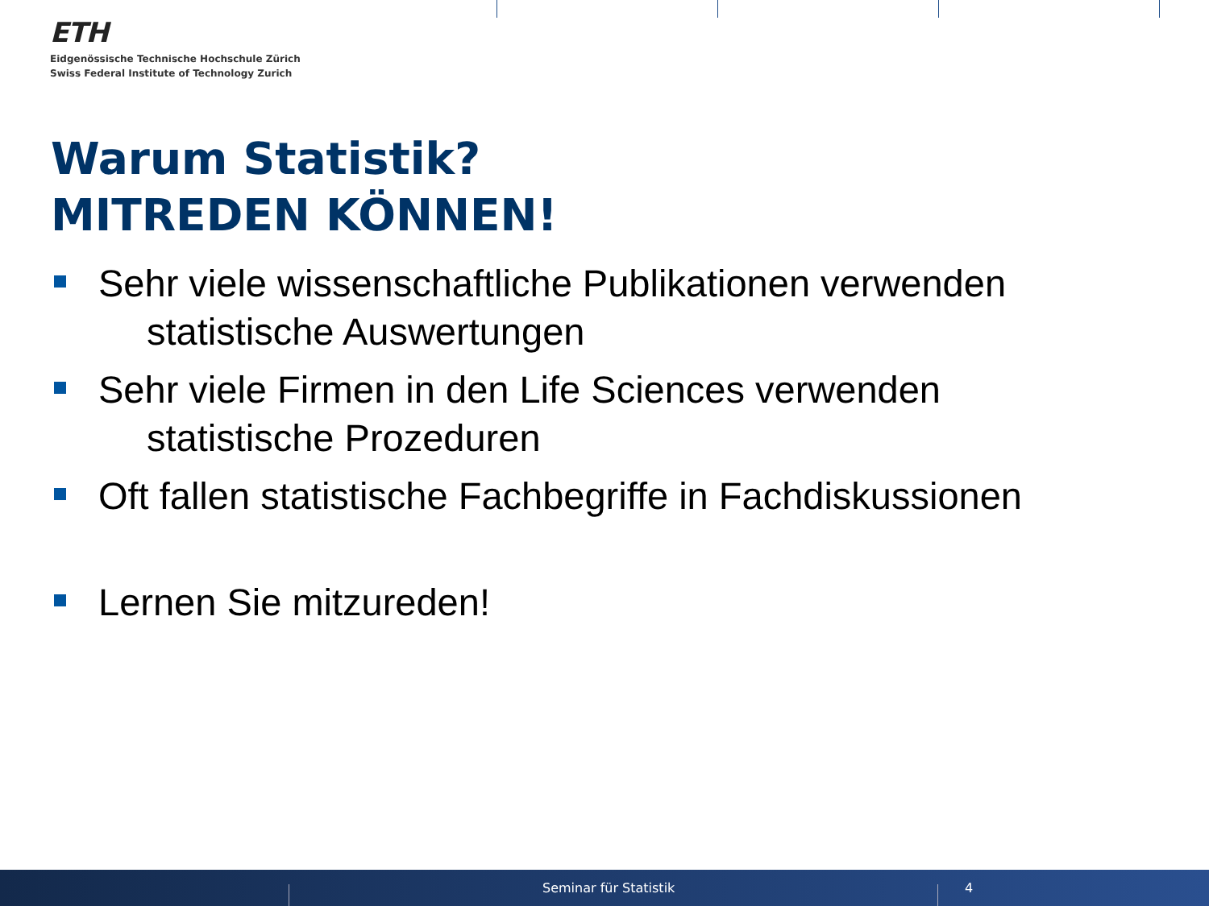ETH
Eidgenössische Technische Hochschule Zürich
Swiss Federal Institute of Technology Zurich
Warum Statistik?
MITREDEN KÖNNEN!
Sehr viele wissenschaftliche Publikationen verwenden
statistische Auswertungen
Sehr viele Firmen in den Life Sciences verwenden
statistische Prozeduren
Oft fallen statistische Fachbegriffe in Fachdiskussionen
Lernen Sie mitzureden!
Seminar für Statistik 4